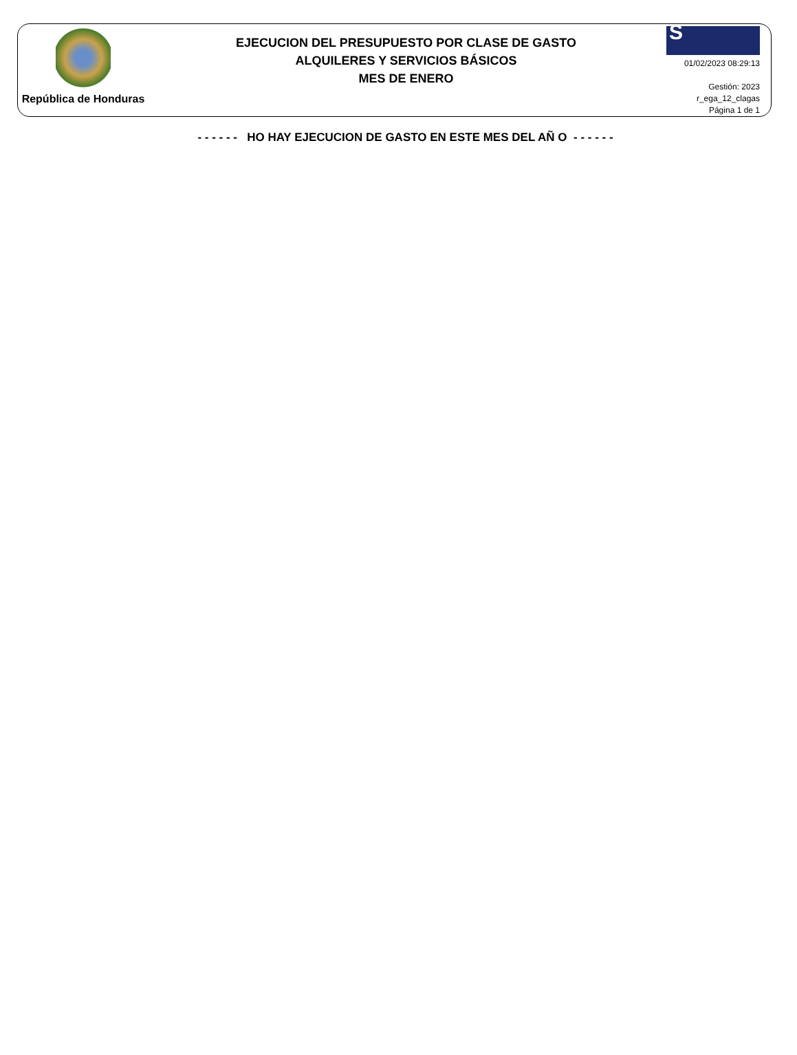República de Honduras
EJECUCION DEL PRESUPUESTO POR CLASE DE GASTO
ALQUILERES Y SERVICIOS BÁSICOS
MES DE ENERO
S
01/02/2023 08:29:13
Gestión: 2023
r_ega_12_clagas
Página 1 de 1
- - - - - - HO HAY EJECUCION DE GASTO EN ESTE MES DEL AÑ O - - - - - -